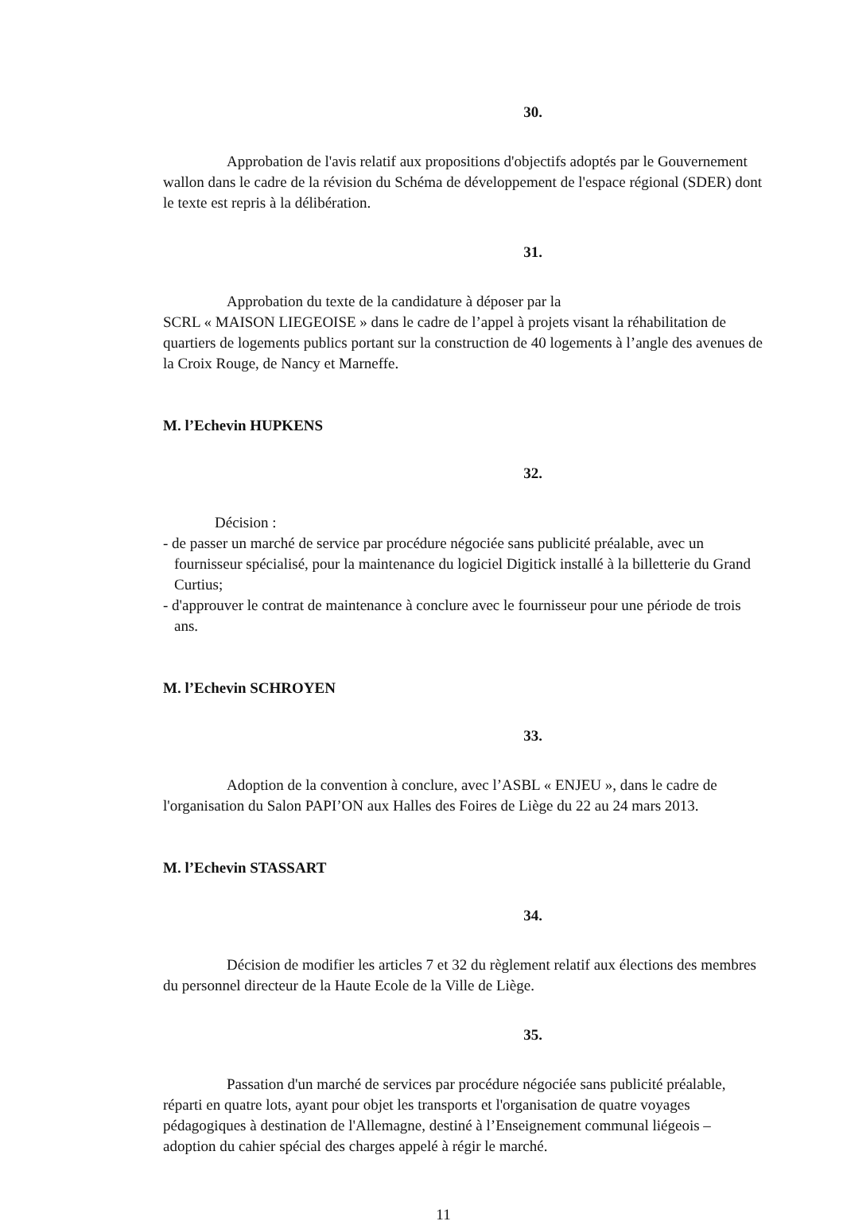30.
Approbation de l'avis relatif aux propositions d'objectifs adoptés par le Gouvernement wallon dans le cadre de la révision du Schéma de développement de l'espace régional (SDER) dont le texte est repris à la délibération.
31.
Approbation du texte de la candidature à déposer par la
SCRL « MAISON LIEGEOISE » dans le cadre de l’appel à projets visant la réhabilitation de quartiers de logements publics portant sur la construction de 40 logements à l’angle des avenues de la Croix Rouge, de Nancy et Marneffe.
M. l’Echevin HUPKENS
32.
Décision :
- de passer un marché de service par procédure négociée sans publicité préalable, avec un fournisseur spécialisé, pour la maintenance du logiciel Digitick installé à la billetterie du Grand Curtius;
- d'approuver le contrat de maintenance à conclure avec le fournisseur pour une période de trois ans.
M. l’Echevin SCHROYEN
33.
Adoption de la convention à conclure, avec l’ASBL « ENJEU », dans le cadre de l'organisation du Salon PAPI’ON aux Halles des Foires de Liège du 22 au 24 mars 2013.
M. l’Echevin STASSART
34.
Décision de modifier les articles 7 et 32 du règlement relatif aux élections des membres du personnel directeur de la Haute Ecole de la Ville de Liège.
35.
Passation d'un marché de services par procédure négociée sans publicité préalable, réparti en quatre lots, ayant pour objet les transports et l'organisation de quatre voyages pédagogiques à destination de l'Allemagne, destiné à l’Enseignement communal liégeois – adoption du cahier spécial des charges appelé à régir le marché.
11